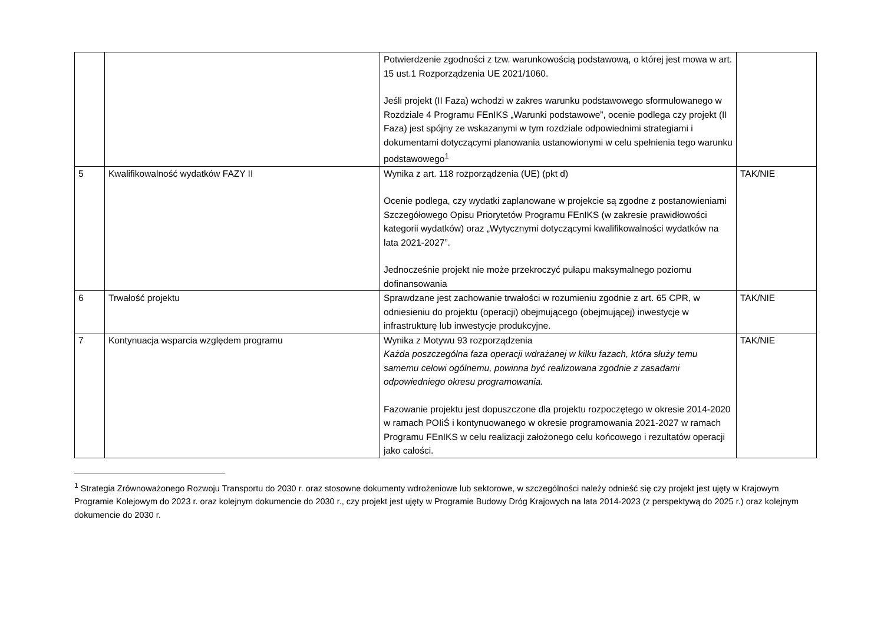| | | Potwierdzenie zgodności z tzw. warunkowością podstawową, o której jest mowa w art. 15 ust.1 Rozporządzenia UE 2021/1060. Jeśli projekt (II Faza) wchodzi w zakres warunku podstawowego sformułowanego w Rozdziale 4 Programu FEnIKS „Warunki podstawowe”, ocenie podlega czy projekt (II Faza) jest spójny ze wskazanymi w tym rozdziale odpowiednimi strategiami i dokumentami dotyczącymi planowania ustanowionymi w celu spełnienia tego warunku podstawowego<sup>1</sup> | |
| 5 | Kwalifikowalność wydatków FAZY II | Wynika z art. 118 rozporządzenia (UE) (pkt d) Ocenie podlega, czy wydatki zaplanowane w projekcie są zgodne z postanowieniami Szczegółowego Opisu Priorytetów Programu FEnIKS (w zakresie prawidłowości kategorii wydatków) oraz „Wytycznymi dotyczącymi kwalifikowalności wydatków na lata 2021-2027”. Jednocześnie projekt nie może przekroczyć pułapu maksymalnego poziomu dofinansowania | TAK/NIE |
| 6 | Trwałość projektu | Sprawdzane jest zachowanie trwałości w rozumieniu zgodnie z art. 65 CPR, w odniesieniu do projektu (operacji) obejmującego (obejmującej) inwestycje w infrastrukturę lub inwestycje produkcyjne. | TAK/NIE |
| 7 | Kontynuacja wsparcia względem programu | Wynika z Motywu 93 rozporządzenia Każda poszczególna faza operacji wdrażanej w kilku fazach, która służy temu samemu celowi ogólnemu, powinna być realizowana zgodnie z zasadami odpowiedniego okresu programowania. Fazowanie projektu jest dopuszczone dla projektu rozpoczętego w okresie 2014-2020 w ramach POIiŚ i kontynuowanego w okresie programowania 2021-2027 w ramach Programu FEnIKS w celu realizacji założonego celu końcowego i rezultatów operacji jako całości. | TAK/NIE |
<sup>1</sup> Strategia Zrównoważonego Rozwoju Transportu do 2030 r. oraz stosowne dokumenty wdrożeniowe lub sektorowe, w szczególności należy odnieść się czy projekt jest ujęty w Krajowym Programie Kolejowym do 2023 r. oraz kolejnym dokumencie do 2030 r., czy projekt jest ujęty w Programie Budowy Dróg Krajowych na lata 2014-2023 (z perspektywą do 2025 r.) oraz kolejnym dokumencie do 2030 r.